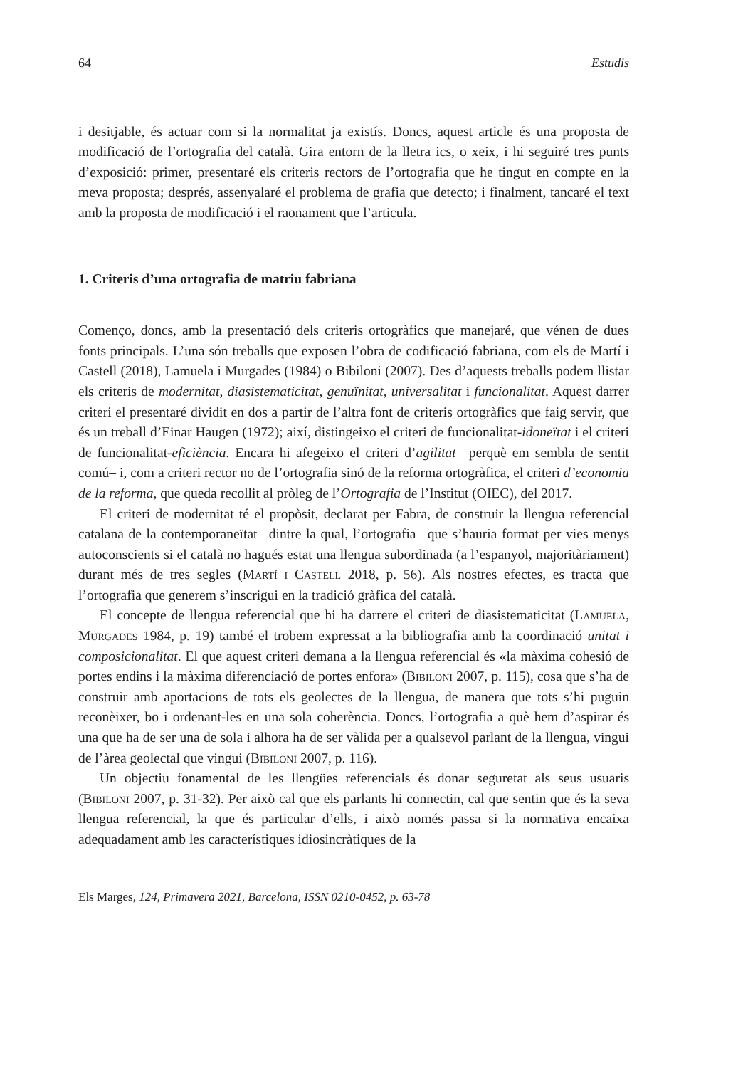64 Estudis
i desitjable, és actuar com si la normalitat ja existís. Doncs, aquest article és una proposta de modificació de l’ortografia del català. Gira entorn de la lletra ics, o xeix, i hi seguiré tres punts d’exposició: primer, presentaré els criteris rectors de l’ortografia que he tingut en compte en la meva proposta; després, assenyalaré el problema de grafia que detecto; i finalment, tancaré el text amb la proposta de modificació i el raonament que l’articula.
1. Criteris d’una ortografia de matriu fabriana
Començo, doncs, amb la presentació dels criteris ortogràfics que manejaré, que vénen de dues fonts principals. L’una són treballs que exposen l’obra de codificació fabriana, com els de Martí i Castell (2018), Lamuela i Murgades (1984) o Bibiloni (2007). Des d’aquests treballs podem llistar els criteris de modernitat, diasistematicitat, genuïnitat, universalitat i funcionalitat. Aquest darrer criteri el presentaré dividit en dos a partir de l’altra font de criteris ortogràfics que faig servir, que és un treball d’Einar Haugen (1972); així, distingeixo el criteri de funcionalitat-idoneïtat i el criteri de funcionali­tat-eficiència. Encara hi afegeixo el criteri d’agilitat –perquè em sembla de sentit comú– i, com a criteri rector no de l’ortografia sinó de la reforma ortogràfica, el criteri d’eco­nomia de la reforma, que queda recollit al pròleg de l’Ortografia de l’Institut (OIEC), del 2017.
El criteri de modernitat té el propòsit, declarat per Fabra, de construir la llengua referencial catalana de la contemporaneïtat –dintre la qual, l’ortografia– que s’hauria format per vies menys autoconscients si el català no hagués estat una llengua subordinada (a l’espanyol, majoritàriament) durant més de tres segles (Martí i Castell 2018, p. 56). Als nostres efectes, es tracta que l’ortografia que generem s’inscrigui en la tradició gràfica del català.
El concepte de llengua referencial que hi ha darrere el criteri de diasistematicitat (Lamuela, Murgades 1984, p. 19) també el trobem expressat a la bibliografia amb la coordinació unitat i composicionalitat. El que aquest criteri demana a la llengua refe­rencial és «la màxima cohesió de portes endins i la màxima diferenciació de portes enfora» (Bibiloni 2007, p. 115), cosa que s’ha de construir amb aportacions de tots els geolectes de la llengua, de manera que tots s’hi puguin reconèixer, bo i ordenant-les en una sola coherència. Doncs, l’ortografia a què hem d’aspirar és una que ha de ser una de sola i alhora ha de ser vàlida per a qualsevol parlant de la llengua, vingui de l’àrea geolectal que vingui (Bibiloni 2007, p. 116).
Un objectiu fonamental de les llengües referencials és donar seguretat als seus usuaris (Bibiloni 2007, p. 31-32). Per això cal que els parlants hi connectin, cal que sentin que és la seva llengua referencial, la que és particular d’ells, i això només passa si la normativa encaixa adequadament amb les característiques idiosincràtiques de la
Els Marges, 124, Primavera 2021, Barcelona, ISSN 0210-0452, p. 63-78